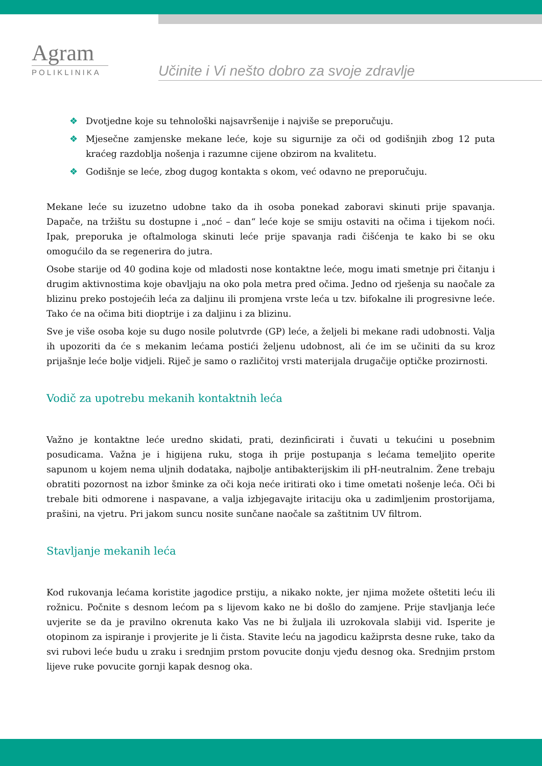Agram
POLIKLINIKA
Učinite i Vi nešto dobro za svoje zdravlje
❖ Dvotjedne koje su tehnološki najsavršenije i najviše se preporučuju.
❖ Mjesečne zamjenske mekane leće, koje su sigurnije za oči od godišnjih zbog 12 puta kraćeg razdoblja nošenja i razumne cijene obzirom na kvalitetu.
❖ Godišnje se leće, zbog dugog kontakta s okom, već odavno ne preporučuju.
Mekane leće su izuzetno udobne tako da ih osoba ponekad zaboravi skinuti prije spavanja. Dapače, na tržištu su dostupne i „noć – dan“ leće koje se smiju ostaviti na očima i tijekom noći. Ipak, preporuka je oftalmologa skinuti leće prije spavanja radi čišćenja te kako bi se oku omogućilo da se regenerira do jutra.
Osobe starije od 40 godina koje od mladosti nose kontaktne leće, mogu imati smetnje pri čitanju i drugim aktivnostima koje obavljaju na oko pola metra pred očima. Jedno od rješenja su naočale za blizinu preko postojećih leća za daljinu ili promjena vrste leća u tzv. bifokalne ili progresivne leće. Tako će na očima biti dioptrije i za daljinu i za blizinu.
Sve je više osoba koje su dugo nosile polutvrde (GP) leće, a željeli bi mekane radi udobnosti. Valja ih upozoriti da će s mekanim lećama postići željenu udobnost, ali će im se učiniti da su kroz prijašnje leće bolje vidjeli. Riječ je samo o različitoj vrsti materijala drugačije optičke prozirnosti.
Vodič za upotrebu mekanih kontaktnih leća
Važno je kontaktne leće uredno skidati, prati, dezinficirati i čuvati u tekućini u posebnim posudicama. Važna je i higijena ruku, stoga ih prije postupanja s lećama temeljito operite sapunom u kojem nema uljnih dodataka, najbolje antibakterijskim ili pH-neutralnim. Žene trebaju obratiti pozornost na izbor šminke za oči koja neće iritirati oko i time ometati nošenje leća. Oči bi trebale biti odmorene i naspavane, a valja izbjegavajte iritaciju oka u zadimljenim prostorijama, prašini, na vjetru. Pri jakom suncu nosite sunčane naočale sa zaštitnim UV filtrom.
Stavljanje mekanih leća
Kod rukovanja lećama koristite jagodice prstiju, a nikako nokte, jer njima možete oštetiti leću ili rožnicu. Počnite s desnom lećom pa s lijevom kako ne bi došlo do zamjene. Prije stavljanja leće uvjerite se da je pravilno okrenuta kako Vas ne bi žuljala ili uzrokovala slabiji vid. Isperite je otopinom za ispiranje i provjerite je li čista. Stavite leću na jagodicu kažiprsta desne ruke, tako da svi rubovi leće budu u zraku i srednjim prstom povucite donju vjeđu desnog oka. Srednjim prstom lijeve ruke povucite gornji kapak desnog oka.